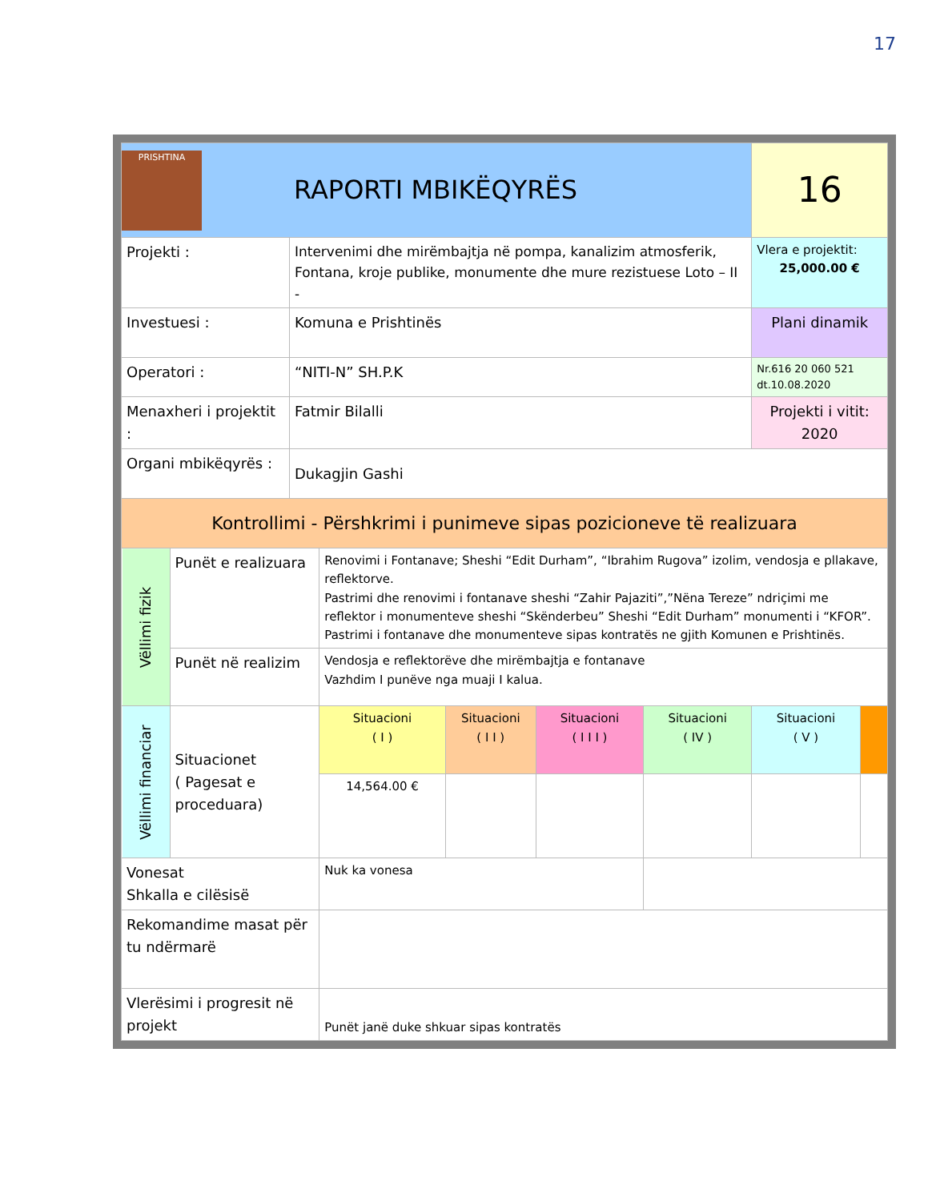17
| PRISHTINA RAPORTI MBIKËQYRËS | | | | | | | 16 | |
| Projekti : | | Intervenimi dhe mirëmbajtja në pompa, kanalizim atmosferik, Fontana, kroje publike, monumente dhe mure rezistuese Loto – II - | | | | | Vlera e projektit: 25,000.00 € | |
| Investuesi : | | Komuna e Prishtinës | | | | | Plani dinamik | |
| Operatori : | | “NITI-N” SH.P.K | | | | | Nr.616 20 060 521 dt.10.08.2020 | |
| Menaxheri i projektit : | | Fatmir Bilalli | | | | | Projekti i vitit: 2020 | |
| Organi mbikëqyrës : | | Dukagjin Gashi | | | | | | |
| Kontrollimi - Përshkrimi i punimeve sipas pozicioneve të realizuara | | | | | | | | |
| Vëllimi fizik | Punët e realizuara | | Renovimi i Fontanave; Sheshi “Edit Durham”, “Ibrahim Rugova” izolim, vendosja e pllakave, reflektorve. Pastrimi dhe renovimi i fontanave sheshi “Zahir Pajaziti”,”Nëna Tereze” ndriçimi me reflektor i monumenteve sheshi “Skënderbeu” Sheshi “Edit Durham” monumenti i “KFOR”. Pastrimi i fontanave dhe monumenteve sipas kontratës ne gjith Komunen e Prishtinës. | | | | | |
| | Punët në realizim | | Vendosja e reflektorëve dhe mirëmbajtja e fontanave Vazhdim I punëve nga muaji I kalua. | | | | | |
| Vëllimi financiar | Situacionet ( Pagesat e proceduara) | | Situacioni ( I ) | Situacioni ( I I ) | Situacioni ( I I I ) | Situacioni ( IV ) | Situacioni ( V ) | |
| | | | 14,564.00 € | | | | | |
| Vonesat Shkalla e cilësisë | | | Nuk ka vonesa | | | | | |
| Rekomandime masat për tu ndërmarë | | | | | | | | |
| Vlerësimi i progresit në projekt | | | Punët janë duke shkuar sipas kontratës | | | | | |